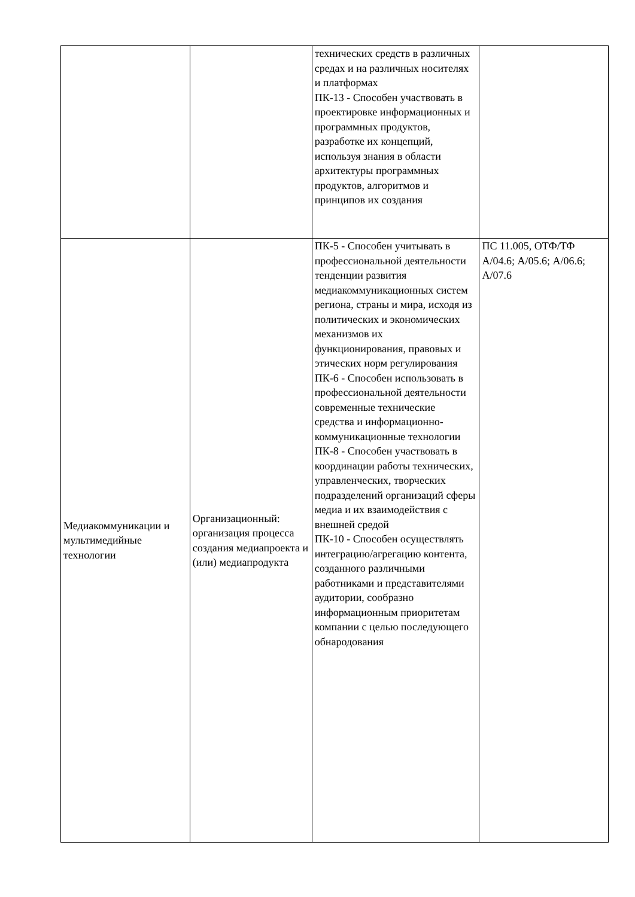| | | технических средств в различных средах и на различных носителях и платформах ПК-13 - Способен участвовать в проектировке информационных и программных продуктов, разработке их концепций, используя знания в области архитектуры программных продуктов, алгоритмов и принципов их создания | |
| Медиакоммуникации и мультимедийные технологии | Организационный: организация процесса создания медиапроекта и (или) медиапродукта | ПК-5 - Способен учитывать в профессиональной деятельности тенденции развития медиакоммуникационных систем региона, страны и мира, исходя из политических и экономических механизмов их функционирования, правовых и этических норм регулирования ПК-6 - Способен использовать в профессиональной деятельности современные технические средства и информационно-коммуникационные технологии ПК-8 - Способен участвовать в координации работы технических, управленческих, творческих подразделений организаций сферы медиа и их взаимодействия с внешней средой ПК-10 - Способен осуществлять интеграцию/агрегацию контента, созданного различными работниками и представителями аудитории, сообразно информационным приоритетам компании с целью последующего обнародования | ПС 11.005, ОТФ/ТФ А/04.6; А/05.6; А/06.6; А/07.6 |